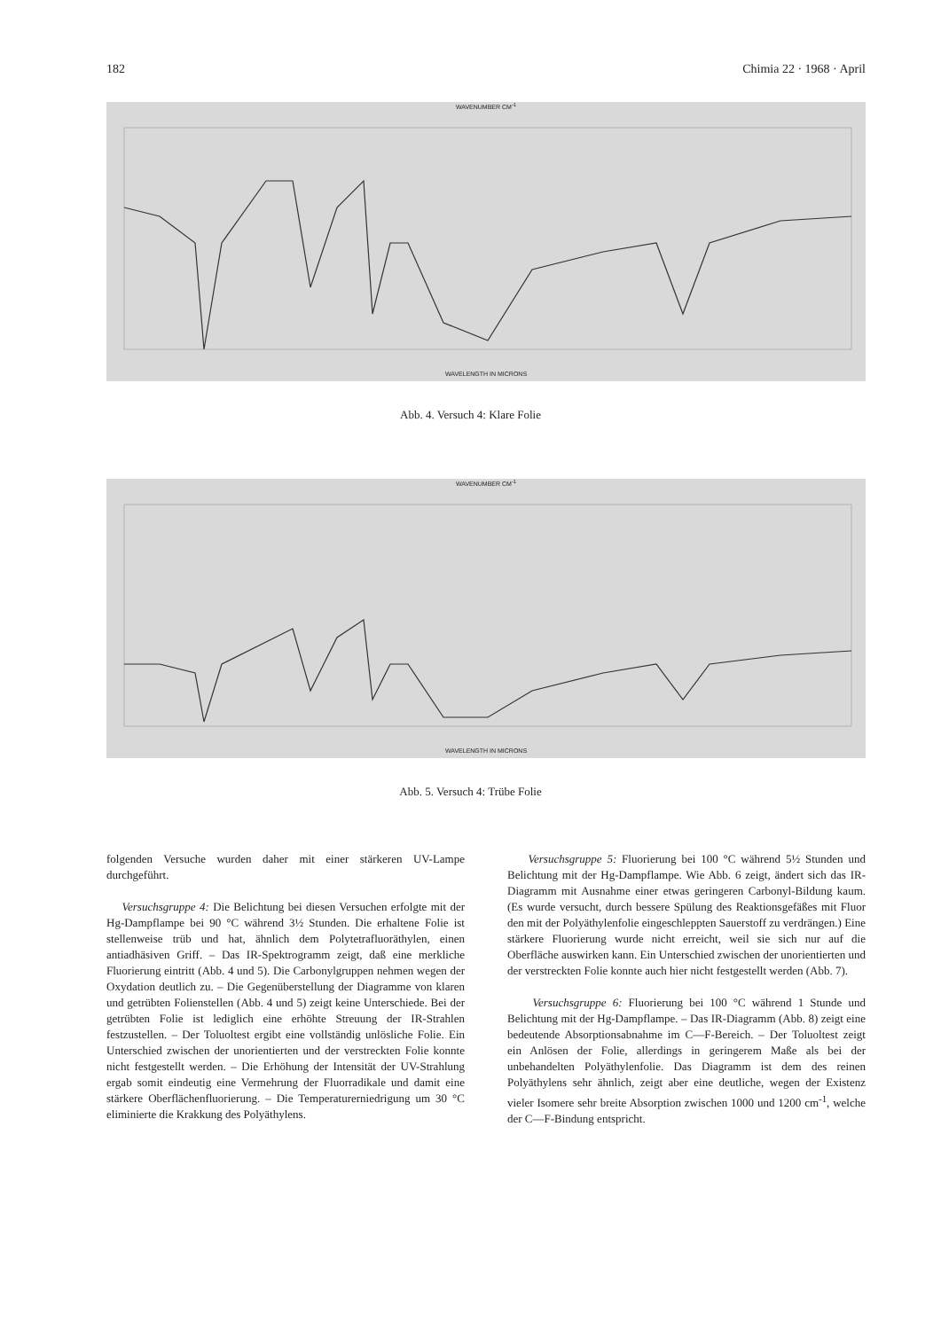182 Chimia 22 · 1968 · April
WAVENUMBER CM<sup>-1</sup>
WAVELENGTH IN MICRONS
Abb. 4. Versuch 4: Klare Folie
WAVENUMBER CM<sup>-1</sup>
WAVELENGTH IN MICRONS
Abb. 5. Versuch 4: Trübe Folie
folgenden Versuche wurden daher mit einer stärkeren UV-Lampe durchgeführt.
Versuchsgruppe 4: Die Belichtung bei diesen Versuchen erfolgte mit der Hg-Dampflampe bei 90 °C während 3½ Stunden. Die erhaltene Folie ist stellenweise trüb und hat, ähnlich dem Polytetrafluoräthylen, einen antiadhäsiven Griff. – Das IR-Spektrogramm zeigt, daß eine merkliche Fluorierung eintritt (Abb. 4 und 5). Die Carbonylgruppen nehmen wegen der Oxydation deutlich zu. – Die Gegenüberstellung der Diagramme von klaren und getrübten Folienstellen (Abb. 4 und 5) zeigt keine Unterschiede. Bei der getrübten Folie ist lediglich eine erhöhte Streuung der IR-Strahlen festzustellen. – Der Toluoltest ergibt eine vollständig unlösliche Folie. Ein Unterschied zwischen der unorientierten und der verstreckten Folie konnte nicht festgestellt werden. – Die Erhöhung der Intensität der UV-Strahlung ergab somit eindeutig eine Vermehrung der Fluorradikale und damit eine stärkere Oberflächenfluorierung. – Die Temperaturerniedrigung um 30 °C eliminierte die Krakkung des Polyäthylens.
Versuchsgruppe 5: Fluorierung bei 100 °C während 5½ Stunden und Belichtung mit der Hg-Dampflampe. Wie Abb. 6 zeigt, ändert sich das IR-Diagramm mit Ausnahme einer etwas geringeren Carbonyl-Bildung kaum. (Es wurde versucht, durch bessere Spülung des Reaktionsgefäßes mit Fluor den mit der Polyäthylenfolie eingeschleppten Sauerstoff zu verdrängen.) Eine stärkere Fluorierung wurde nicht erreicht, weil sie sich nur auf die Oberfläche auswirken kann. Ein Unterschied zwischen der unorientierten und der verstreckten Folie konnte auch hier nicht festgestellt werden (Abb. 7).
Versuchsgruppe 6: Fluorierung bei 100 °C während 1 Stunde und Belichtung mit der Hg-Dampflampe. – Das IR-Diagramm (Abb. 8) zeigt eine bedeutende Absorptionsabnahme im C—F-Bereich. – Der Toluoltest zeigt ein Anlösen der Folie, allerdings in geringerem Maße als bei der unbehandelten Polyäthylenfolie. Das Diagramm ist dem des reinen Polyäthylens sehr ähnlich, zeigt aber eine deutliche, wegen der Existenz vieler Isomere sehr breite Absorption zwischen 1000 und 1200 cm<sup>-1</sup>, welche der C—F-Bindung entspricht.